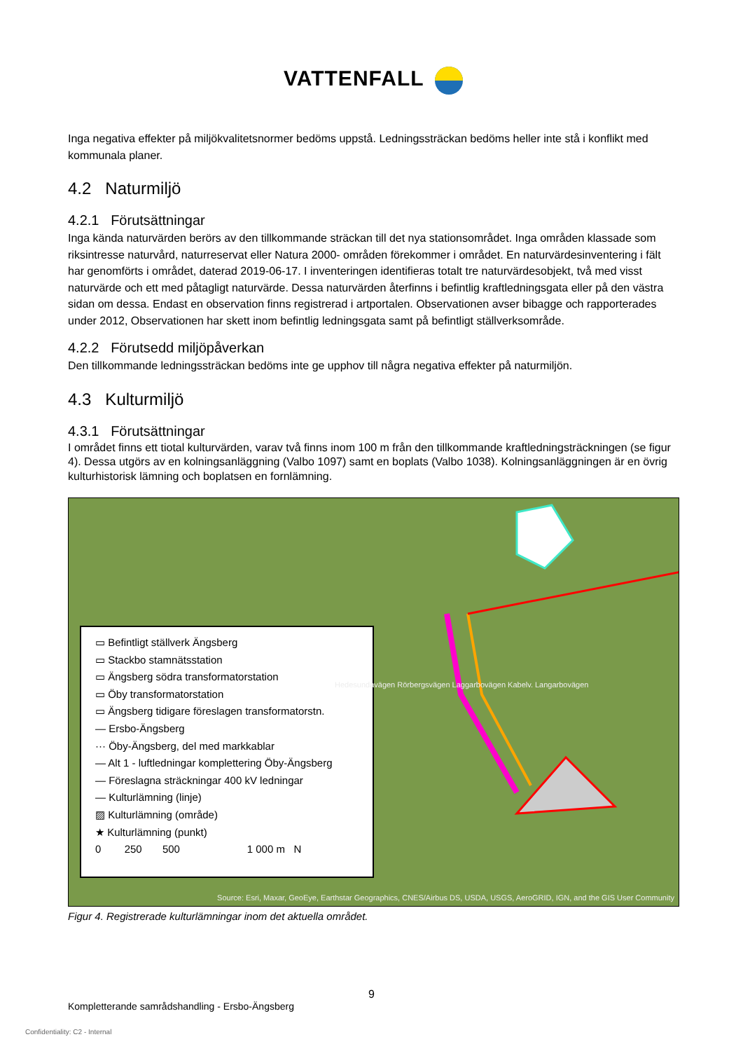VATTENFALL
Inga negativa effekter på miljökvalitetsnormer bedöms uppstå. Ledningssträckan bedöms heller inte stå i konflikt med kommunala planer.
4.2 Naturmiljö
4.2.1 Förutsättningar
Inga kända naturvärden berörs av den tillkommande sträckan till det nya stationsområdet. Inga områden klassade som riksintresse naturvård, naturreservat eller Natura 2000- områden förekommer i området. En naturvärdesinventering i fält har genomförts i området, daterad 2019-06-17. I inventeringen identifieras totalt tre naturvärdesobjekt, två med visst naturvärde och ett med påtagligt naturvärde. Dessa naturvärden återfinns i befintlig kraftledningsgata eller på den västra sidan om dessa. Endast en observation finns registrerad i artportalen. Observationen avser bibagge och rapporterades under 2012, Observationen har skett inom befintlig ledningsgata samt på befintligt ställverksområde.
4.2.2 Förutsedd miljöpåverkan
Den tillkommande ledningssträckan bedöms inte ge upphov till några negativa effekter på naturmiljön.
4.3 Kulturmiljö
4.3.1 Förutsättningar
I området finns ett tiotal kulturvärden, varav två finns inom 100 m från den tillkommande kraftledningsträckningen (se figur 4). Dessa utgörs av en kolningsanläggning (Valbo 1097) samt en boplats (Valbo 1038). Kolningsanläggningen är en övrig kulturhistorisk lämning och boplatsen en fornlämning.
▭ Befintligt ställverk Ängsberg
▭ Stackbo stamnätsstation
▭ Ängsberg södra transformatorstation
▭ Öby transformatorstation
▭ Ängsberg tidigare föreslagen transformatorstn.
— Ersbo-Ängsberg
··· Öby-Ängsberg, del med markkablar
— Alt 1 - luftledningar komplettering Öby-Ängsberg
— Föreslagna sträckningar 400 kV ledningar
— Kulturlämning (linje)
▨ Kulturlämning (område)
★ Kulturlämning (punkt)
0 250 500 1 000 m N
Hedesundavägen Rörbergsvägen Laggarbovägen Kabelv. Langarbovägen
Source: Esri, Maxar, GeoEye, Earthstar Geographics, CNES/Airbus DS, USDA, USGS, AeroGRID, IGN, and the GIS User Community
Figur 4. Registrerade kulturlämningar inom det aktuella området.
9
Kompletterande samrådshandling - Ersbo-Ängsberg
Confidentiality: C2 - Internal